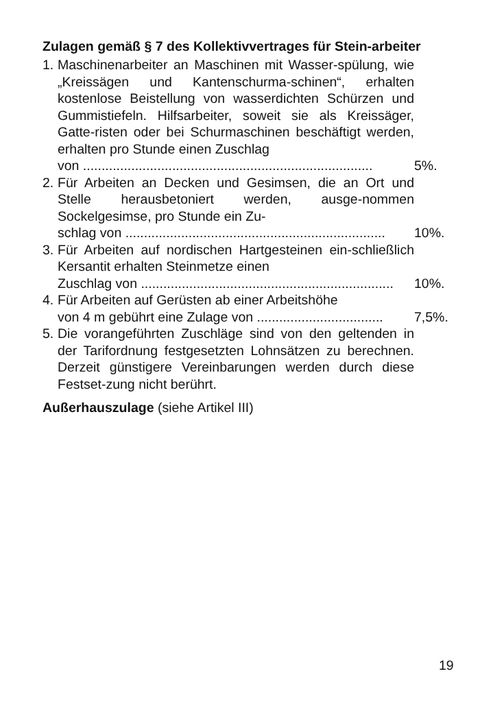Zulagen gemäß § 7 des Kollektivvertrages für Stein-arbeiter
1.
Maschinenarbeiter an Maschinen mit Wasser-spülung, wie „Kreissägen und Kantenschurma-schinen“, erhalten kostenlose Beistellung von wasserdichten Schürzen und Gummistiefeln. Hilfsarbeiter, soweit sie als Kreissäger, Gatte-risten oder bei Schurmaschinen beschäftigt werden, erhalten pro Stunde einen Zuschlag
von .............................................................................. 5%.
2.
Für Arbeiten an Decken und Gesimsen, die an Ort und Stelle herausbetoniert werden, ausge-nommen Sockelgesimse, pro Stunde ein Zu-
schlag von ...................................................................... 10%.
3.
Für Arbeiten auf nordischen Hartgesteinen ein-schließlich Kersantit erhalten Steinmetze einen
Zuschlag von .................................................................... 10%.
4.
Für Arbeiten auf Gerüsten ab einer Arbeitshöhe
von 4 m gebührt eine Zulage von .................................. 7,5%.
5.
Die vorangeführten Zuschläge sind von den geltenden in der Tarifordnung festgesetzten Lohnsätzen zu berechnen. Derzeit günstigere Vereinbarungen werden durch diese Festset-zung nicht berührt.
Außerhauszulage (siehe Artikel III)
19